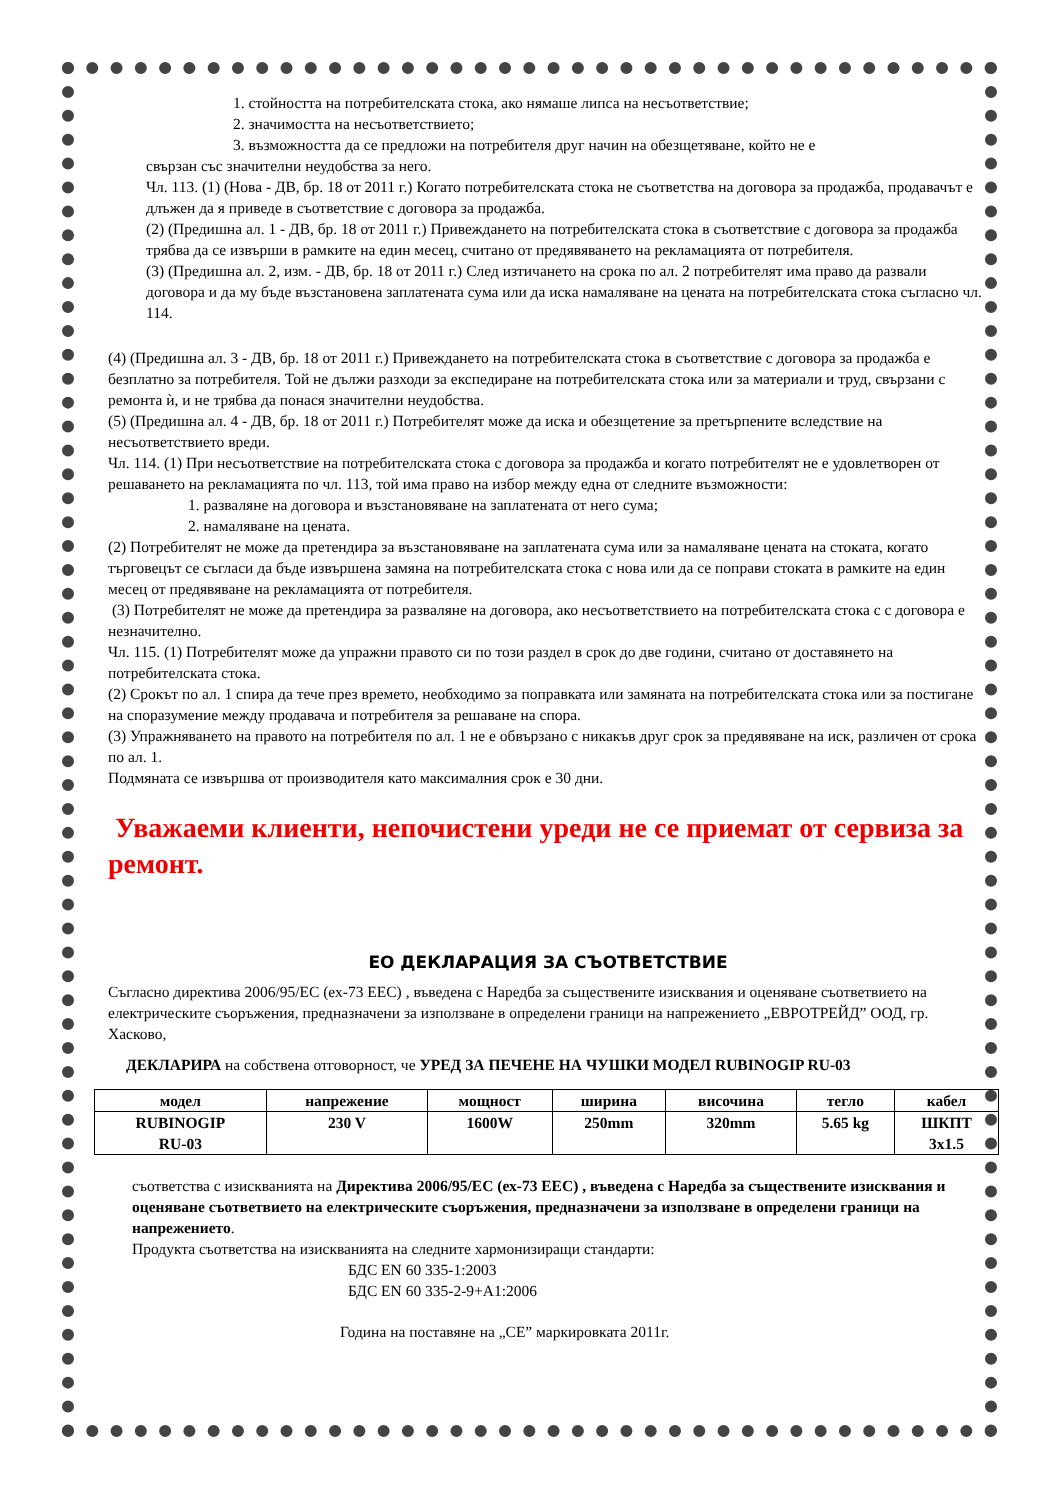1. стойността на потребителската стока, ако нямаше липса на несъответствие;
2. значимостта на несъответствието;
3. възможността да се предложи на потребителя друг начин на обезщетяване, който не е
свързан със значителни неудобства за него.
Чл. 113. (1) (Нова - ДВ, бр. 18 от 2011 г.) Когато потребителската стока не съответства на договора за продажба, продавачът е длъжен да я приведе в съответствие с договора за продажба.
(2) (Предишна ал. 1 - ДВ, бр. 18 от 2011 г.) Привеждането на потребителската стока в съответствие с договора за продажба трябва да се извърши в рамките на един месец, считано от предявяването на рекламацията от потребителя.
(3) (Предишна ал. 2, изм. - ДВ, бр. 18 от 2011 г.) След изтичането на срока по ал. 2 потребителят има право да развали договора и да му бъде възстановена заплатената сума или да иска намаляване на цената на потребителската стока съгласно чл. 114.
(4) (Предишна ал. 3 - ДВ, бр. 18 от 2011 г.) Привеждането на потребителската стока в съответствие с договора за продажба е безплатно за потребителя. Той не дължи разходи за експедиране на потребителската стока или за материали и труд, свързани с ремонта ѝ, и не трябва да понася значителни неудобства.
(5) (Предишна ал. 4 - ДВ, бр. 18 от 2011 г.) Потребителят може да иска и обезщетение за претърпените вследствие на несъответствието вреди.
Чл. 114. (1) При несъответствие на потребителската стока с договора за продажба и когато потребителят не е удовлетворен от решаването на рекламацията по чл. 113, той има право на избор между една от следните възможности:
1. разваляне на договора и възстановяване на заплатената от него сума;
2. намаляване на цената.
(2) Потребителят не може да претендира за възстановяване на заплатената сума или за намаляване цената на стоката, когато търговецът се съгласи да бъде извършена замяна на потребителската стока с нова или да се поправи стоката в рамките на един месец от предявяване на рекламацията от потребителя.
(3) Потребителят не може да претендира за разваляне на договора, ако несъответствието на потребителската стока с с договора е незначително.
Чл. 115. (1) Потребителят може да упражни правото си по този раздел в срок до две години, считано от доставянето на потребителската стока.
(2) Срокът по ал. 1 спира да тече през времето, необходимо за поправката или замяната на потребителската стока или за постигане на споразумение между продавача и потребителя за решаване на спора.
(3) Упражняването на правото на потребителя по ал. 1 не е обвързано с никакъв друг срок за предявяване на иск, различен от срока по ал. 1.
Подмяната се извършва от производителя като максималния срок е 30 дни.
Уважаеми клиенти, непочистени уреди не се приемат от сервиза за ремонт.
ЕО ДЕКЛАРАЦИЯ ЗА СЪОТВЕТСТВИЕ
Съгласно директива 2006/95/ЕС (ех-73 ЕЕС) , въведена с Наредба за съществените изисквания и оценяване съответвието на електрическите съоръжения, предназначени за използване в определени граници на напрежението „ЕВРОТРЕЙД” ООД, гр. Хасково,
ДЕКЛАРИРА на собствена отговорност, че УРЕД ЗА ПЕЧЕНЕ НА ЧУШКИ МОДЕЛ RUBINOGIP RU-03
| модел | напрежение | мощност | ширина | височина | тегло | кабел |
| --- | --- | --- | --- | --- | --- | --- |
| RUBINOGIP RU-03 | 230 V | 1600W | 250mm | 320mm | 5.65 kg | ШКПТ 3x1.5 |
съответства с изискванията на Директива 2006/95/ЕС (ех-73 ЕЕС) , въведена с Наредба за съществените изисквания и оценяване съответвието на електрическите съоръжения, предназначени за използване в определени граници на напрежението.
Продукта съответства на изискванията на следните хармонизиращи стандарти:
БДС EN 60 335-1:2003
БДС EN 60 335-2-9+A1:2006
Година на поставяне на „CE” маркировката 2011г.